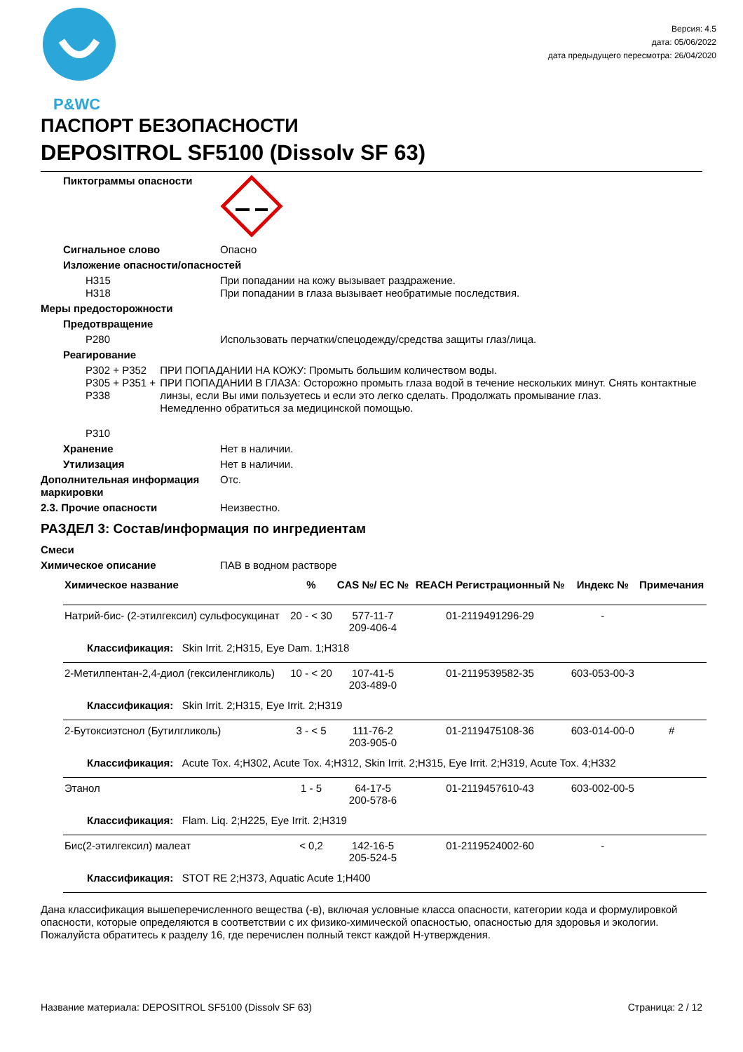P&WC
Версия: 4.5
дата: 05/06/2022
дата предыдущего пересмотра: 26/04/2020
ПАСПОРТ БЕЗОПАСНОСТИ
DEPOSITROL SF5100 (Dissolv SF 63)
Пиктограммы опасности
Сигнальное слово Опасно
Изложение опасности/опасностей
H315
H318
При попадании на кожу вызывает раздражение.
При попадании в глаза вызывает необратимые последствия.
Меры предосторожности
Предотвращение
P280 Использовать перчатки/спецодежду/средства защиты глаз/лица.
Реагирование
P302 + P352
P305 + P351 + P338
P310
ПРИ ПОПАДАНИИ НА КОЖУ: Промыть большим количеством воды.
ПРИ ПОПАДАНИИ В ГЛАЗА: Осторожно промыть глаза водой в течение нескольких минут. Снять контактные линзы, если Вы ими пользуетесь и если это легко сделать. Продолжать промывание глаз.
Немедленно обратиться за медицинской помощью.
Хранение Нет в наличии.
Утилизация Нет в наличии.
Дополнительная информация маркировки
Отс.
2.3. Прочие опасности Неизвестно.
РАЗДЕЛ 3: Состав/информация по ингредиентам
Смеси
Химическое описание ПАВ в водном растворе
| Химическое название | % | CAS №/ EC № | REACH Регистрационный № | Индекс № | Примечания |
| --- | --- | --- | --- | --- | --- |
| Натрий-бис- (2-этилгексил) сульфосукцинат | 20 - < 30 | 577-11-7 209-406-4 | 01-2119491296-29 | - | |
| Классификация: Skin Irrit. 2;H315, Eye Dam. 1;H318 | | | | | |
| 2-Метилпентан-2,4-диол (гексиленгликоль) | 10 - < 20 | 107-41-5 203-489-0 | 01-2119539582-35 | 603-053-00-3 | |
| Классификация: Skin Irrit. 2;H315, Eye Irrit. 2;H319 | | | | | |
| 2-Бутоксиэтснол (Бутилгликоль) | 3 - < 5 | 111-76-2 203-905-0 | 01-2119475108-36 | 603-014-00-0 | # |
| Классификация: Acute Tox. 4;H302, Acute Tox. 4;H312, Skin Irrit. 2;H315, Eye Irrit. 2;H319, Acute Tox. 4;H332 | | | | | |
| Этанол | 1 - 5 | 64-17-5 200-578-6 | 01-2119457610-43 | 603-002-00-5 | |
| Классификация: Flam. Liq. 2;H225, Eye Irrit. 2;H319 | | | | | |
| Бис(2-этилгексил) малеат | < 0,2 | 142-16-5 205-524-5 | 01-2119524002-60 | - | |
| Классификация: STOT RE 2;H373, Aquatic Acute 1;H400 | | | | | |
Дана классификация вышеперечисленного вещества (-в), включая условные класса опасности, категории кода и формулировкой опасности, которые определяются в соответствии с их физико-химической опасностью, опасностью для здоровья и экологии. Пожалуйста обратитесь к разделу 16, где перечислен полный текст каждой H-утверждения.
Название материала: DEPOSITROL SF5100 (Dissolv SF 63) Страница: 2 / 12